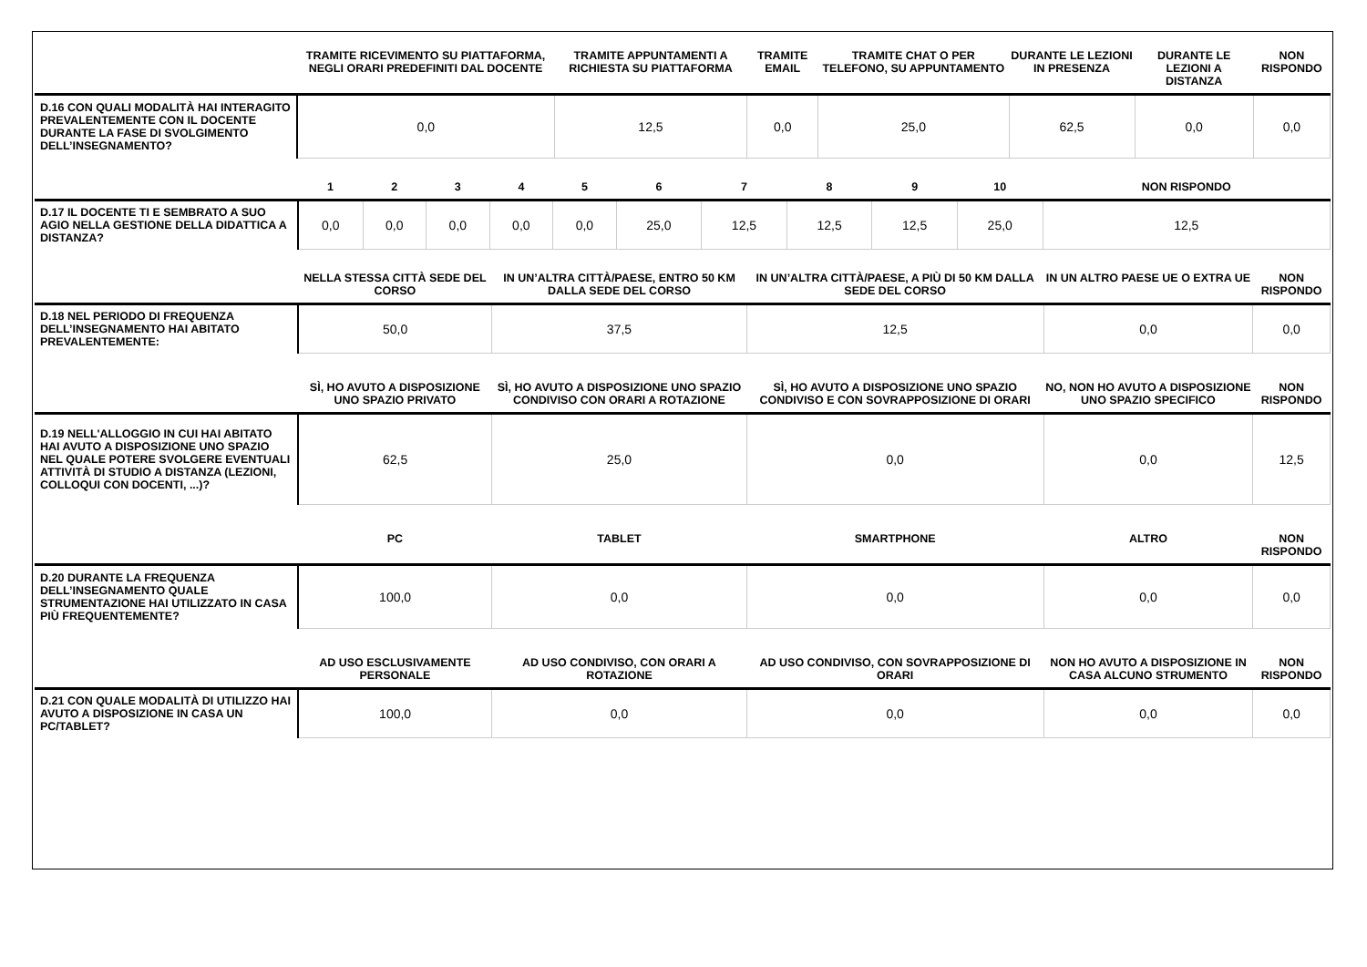| | TRAMITE RICEVIMENTO SU PIATTAFORMA, NEGLI ORARI PREDEFINITI DAL DOCENTE | TRAMITE APPUNTAMENTI A RICHIESTA SU PIATTAFORMA | TRAMITE EMAIL | TRAMITE CHAT O PER TELEFONO, SU APPUNTAMENTO | DURANTE LE LEZIONI IN PRESENZA | DURANTE LE LEZIONI A DISTANZA | NON RISPONDO |
| --- | --- | --- | --- | --- | --- | --- | --- |
| D.16 CON QUALI MODALITÀ HAI INTERAGITO PREVALENTEMENTE CON IL DOCENTE DURANTE LA FASE DI SVOLGIMENTO DELL’INSEGNAMENTO? | 0,0 | 12,5 | 0,0 | 25,0 | 62,5 | 0,0 | 0,0 |
| | 1 | 2 | 3 | 4 | 5 | 6 | 7 | 8 | 9 | 10 | NON RISPONDO |
| --- | --- | --- | --- | --- | --- | --- | --- | --- | --- | --- | --- |
| D.17 IL DOCENTE TI E SEMBRATO A SUO AGIO NELLA GESTIONE DELLA DIDATTICA A DISTANZA? | 0,0 | 0,0 | 0,0 | 0,0 | 0,0 | 25,0 | 12,5 | 12,5 | 12,5 | 25,0 | 12,5 |
| | NELLA STESSA CITTÀ SEDE DEL CORSO | IN UN’ALTRA CITTÀ/PAESE, ENTRO 50 KM DALLA SEDE DEL CORSO | IN UN’ALTRA CITTÀ/PAESE, A PIÙ DI 50 KM DALLA SEDE DEL CORSO | IN UN ALTRO PAESE UE O EXTRA UE | NON RISPONDO |
| --- | --- | --- | --- | --- | --- |
| D.18 NEL PERIODO DI FREQUENZA DELL’INSEGNAMENTO HAI ABITATO PREVALENTEMENTE: | 50,0 | 37,5 | 12,5 | 0,0 | 0,0 |
| | SÌ, HO AVUTO A DISPOSIZIONE UNO SPAZIO PRIVATO | SÌ, HO AVUTO A DISPOSIZIONE UNO SPAZIO CONDIVISO CON ORARI A ROTAZIONE | SÌ, HO AVUTO A DISPOSIZIONE UNO SPAZIO CONDIVISO E CON SOVRAPPOSIZIONE DI ORARI | NO, NON HO AVUTO A DISPOSIZIONE UNO SPAZIO SPECIFICO | NON RISPONDO |
| D.19 NELL'ALLOGGIO IN CUI HAI ABITATO HAI AVUTO A DISPOSIZIONE UNO SPAZIO NEL QUALE POTERE SVOLGERE EVENTUALI ATTIVITÀ DI STUDIO A DISTANZA (LEZIONI, COLLOQUI CON DOCENTI, ...)? | 62,5 | 25,0 | 0,0 | 0,0 | 12,5 |
| | PC | TABLET | SMARTPHONE | ALTRO | NON RISPONDO |
| D.20 DURANTE LA FREQUENZA DELL’INSEGNAMENTO QUALE STRUMENTAZIONE HAI UTILIZZATO IN CASA PIÙ FREQUENTEMENTE? | 100,0 | 0,0 | 0,0 | 0,0 | 0,0 |
| | AD USO ESCLUSIVAMENTE PERSONALE | AD USO CONDIVISO, CON ORARI A ROTAZIONE | AD USO CONDIVISO, CON SOVRAPPOSIZIONE DI ORARI | NON HO AVUTO A DISPOSIZIONE IN CASA ALCUNO STRUMENTO | NON RISPONDO |
| D.21 CON QUALE MODALITÀ DI UTILIZZO HAI AVUTO A DISPOSIZIONE IN CASA UN PC/TABLET? | 100,0 | 0,0 | 0,0 | 0,0 | 0,0 |